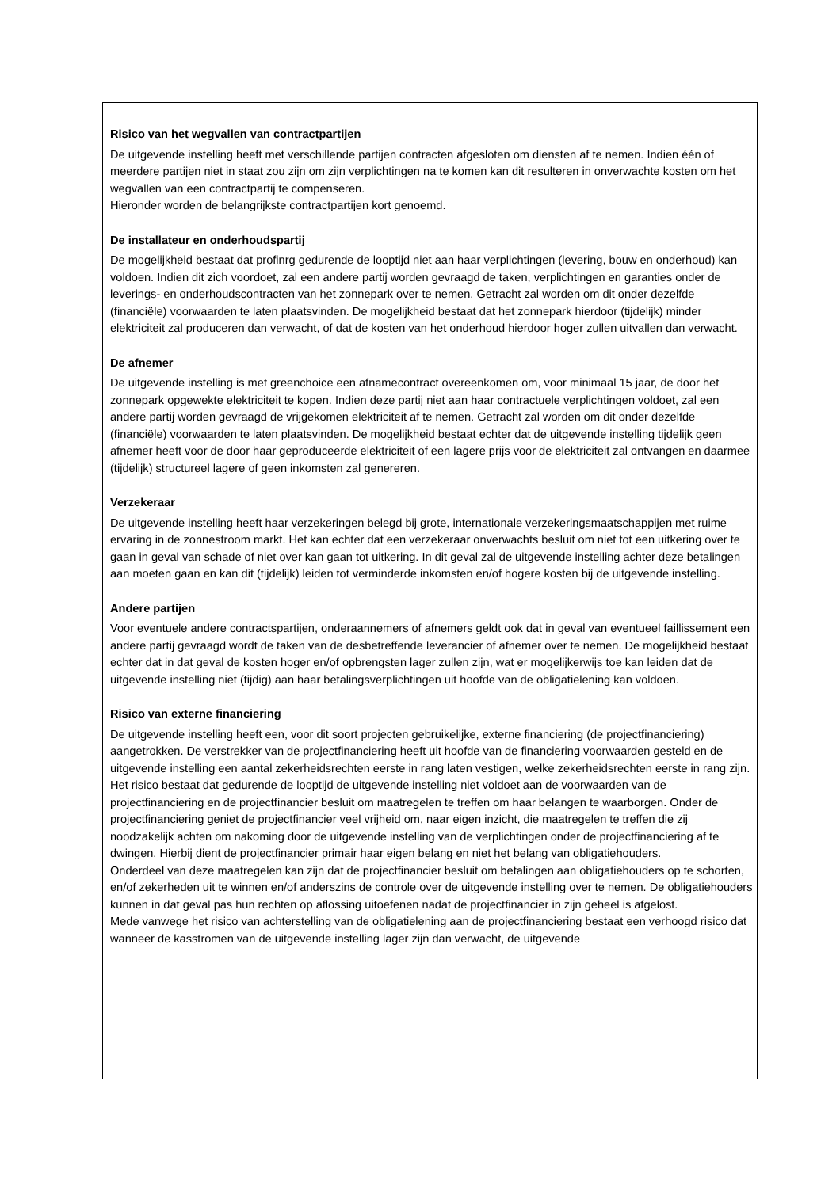Risico van het wegvallen van contractpartijen
De uitgevende instelling heeft met verschillende partijen contracten afgesloten om diensten af te nemen. Indien één of meerdere partijen niet in staat zou zijn om zijn verplichtingen na te komen kan dit resulteren in onverwachte kosten om het wegvallen van een contractpartij te compenseren.
Hieronder worden de belangrijkste contractpartijen kort genoemd.
De installateur en onderhoudspartij
De mogelijkheid bestaat dat profinrg gedurende de looptijd niet aan haar verplichtingen (levering, bouw en onderhoud) kan voldoen. Indien dit zich voordoet, zal een andere partij worden gevraagd de taken, verplichtingen en garanties onder de leverings- en onderhoudscontracten van het zonnepark over te nemen. Getracht zal worden om dit onder dezelfde (financiële) voorwaarden te laten plaatsvinden. De mogelijkheid bestaat dat het zonnepark hierdoor (tijdelijk) minder elektriciteit zal produceren dan verwacht, of dat de kosten van het onderhoud hierdoor hoger zullen uitvallen dan verwacht.
De afnemer
De uitgevende instelling is met greenchoice een afnamecontract overeenkomen om, voor minimaal 15 jaar, de door het zonnepark opgewekte elektriciteit te kopen. Indien deze partij niet aan haar contractuele verplichtingen voldoet, zal een andere partij worden gevraagd de vrijgekomen elektriciteit af te nemen. Getracht zal worden om dit onder dezelfde (financiële) voorwaarden te laten plaatsvinden. De mogelijkheid bestaat echter dat de uitgevende instelling tijdelijk geen afnemer heeft voor de door haar geproduceerde elektriciteit of een lagere prijs voor de elektriciteit zal ontvangen en daarmee (tijdelijk) structureel lagere of geen inkomsten zal genereren.
Verzekeraar
De uitgevende instelling heeft haar verzekeringen belegd bij grote, internationale verzekeringsmaatschappijen met ruime ervaring in de zonnestroom markt. Het kan echter dat een verzekeraar onverwachts besluit om niet tot een uitkering over te gaan in geval van schade of niet over kan gaan tot uitkering. In dit geval zal de uitgevende instelling achter deze betalingen aan moeten gaan en kan dit (tijdelijk) leiden tot verminderde inkomsten en/of hogere kosten bij de uitgevende instelling.
Andere partijen
Voor eventuele andere contractspartijen, onderaannemers of afnemers geldt ook dat in geval van eventueel faillissement een andere partij gevraagd wordt de taken van de desbetreffende leverancier of afnemer over te nemen. De mogelijkheid bestaat echter dat in dat geval de kosten hoger en/of opbrengsten lager zullen zijn, wat er mogelijkerwijs toe kan leiden dat de uitgevende instelling niet (tijdig) aan haar betalingsverplichtingen uit hoofde van de obligatielening kan voldoen.
Risico van externe financiering
De uitgevende instelling heeft een, voor dit soort projecten gebruikelijke, externe financiering (de projectfinanciering) aangetrokken. De verstrekker van de projectfinanciering heeft uit hoofde van de financiering voorwaarden gesteld en de uitgevende instelling een aantal zekerheidsrechten eerste in rang laten vestigen, welke zekerheidsrechten eerste in rang zijn.
Het risico bestaat dat gedurende de looptijd de uitgevende instelling niet voldoet aan de voorwaarden van de projectfinanciering en de projectfinancier besluit om maatregelen te treffen om haar belangen te waarborgen. Onder de projectfinanciering geniet de projectfinancier veel vrijheid om, naar eigen inzicht, die maatregelen te treffen die zij noodzakelijk achten om nakoming door de uitgevende instelling van de verplichtingen onder de projectfinanciering af te dwingen. Hierbij dient de projectfinancier primair haar eigen belang en niet het belang van obligatiehouders.
Onderdeel van deze maatregelen kan zijn dat de projectfinancier besluit om betalingen aan obligatiehouders op te schorten, en/of zekerheden uit te winnen en/of anderszins de controle over de uitgevende instelling over te nemen. De obligatiehouders kunnen in dat geval pas hun rechten op aflossing uitoefenen nadat de projectfinancier in zijn geheel is afgelost.
Mede vanwege het risico van achterstelling van de obligatielening aan de projectfinanciering bestaat een verhoogd risico dat wanneer de kasstromen van de uitgevende instelling lager zijn dan verwacht, de uitgevende